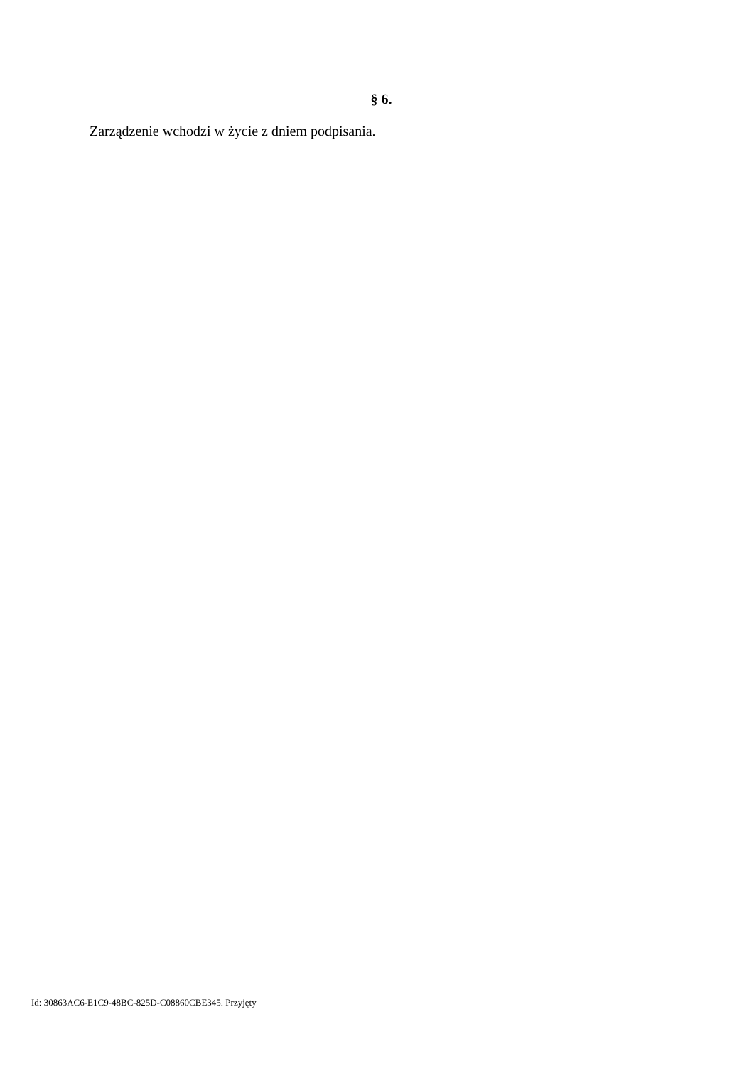§ 6.
Zarządzenie wchodzi w życie z dniem podpisania.
Id: 30863AC6-E1C9-48BC-825D-C08860CBE345. Przyjęty